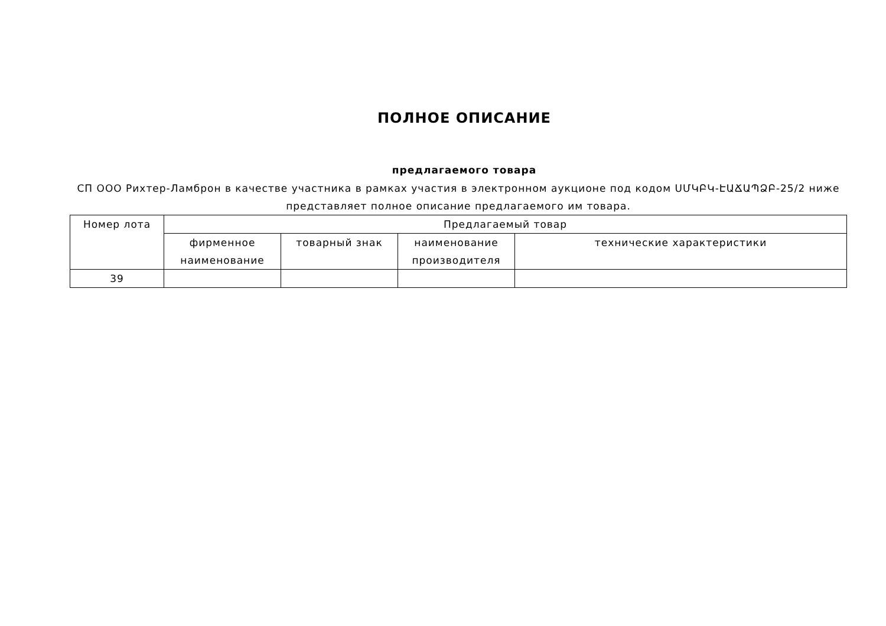ПОЛНОЕ ОПИСАНИЕ
предлагаемого товара
СП ООО Рихтер-Ламброн в качестве участника в рамках участия в электронном аукционе под кодом ՍՄԿԲԿ-ԷԱՃԱՊՁԲ-25/2 ниже представляет полное описание предлагаемого им товара.
| Номер лота | Предлагаемый товар | | | |
| --- | --- | --- | --- | --- |
| | фирменное наименование | товарный знак | наименование производителя | технические характеристики |
| 39 | | | | |